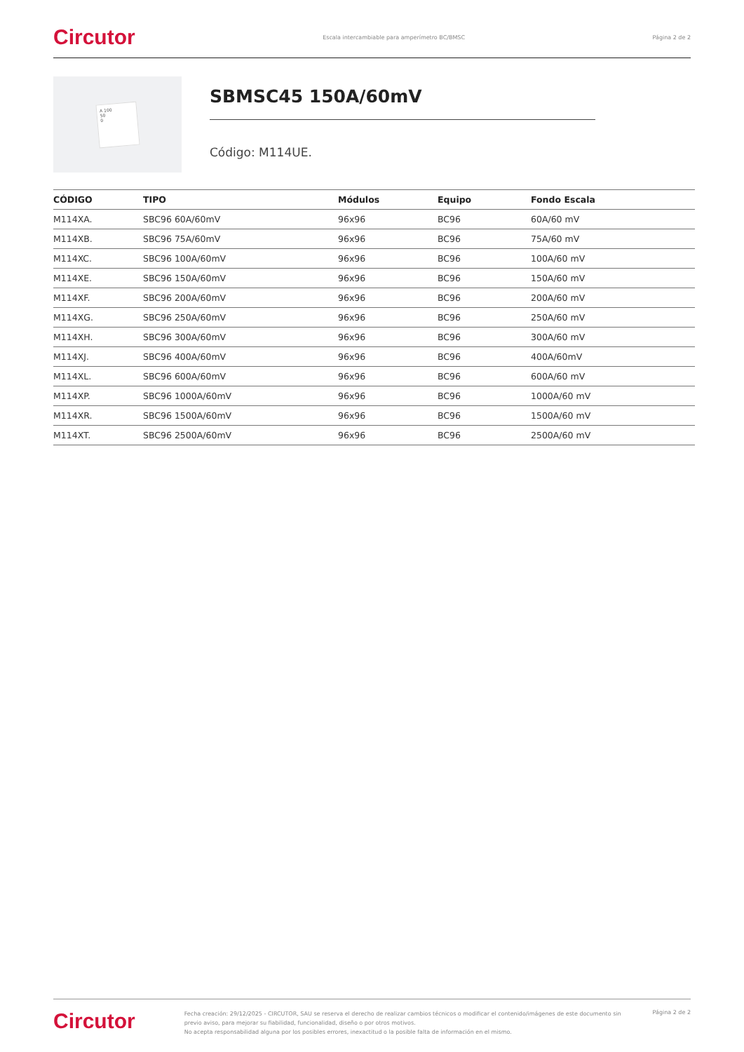Circutor Escala intercambiable para amperímetro BC/BMSC Página 2 de 2
A 100
50
0
SBMSC45 150A/60mV
Código: M114UE.
| CÓDIGO | TIPO | Módulos | Equipo | Fondo Escala |
| --- | --- | --- | --- | --- |
| M114XA. | SBC96 60A/60mV | 96x96 | BC96 | 60A/60 mV |
| M114XB. | SBC96 75A/60mV | 96x96 | BC96 | 75A/60 mV |
| M114XC. | SBC96 100A/60mV | 96x96 | BC96 | 100A/60 mV |
| M114XE. | SBC96 150A/60mV | 96x96 | BC96 | 150A/60 mV |
| M114XF. | SBC96 200A/60mV | 96x96 | BC96 | 200A/60 mV |
| M114XG. | SBC96 250A/60mV | 96x96 | BC96 | 250A/60 mV |
| M114XH. | SBC96 300A/60mV | 96x96 | BC96 | 300A/60 mV |
| M114XJ. | SBC96 400A/60mV | 96x96 | BC96 | 400A/60mV |
| M114XL. | SBC96 600A/60mV | 96x96 | BC96 | 600A/60 mV |
| M114XP. | SBC96 1000A/60mV | 96x96 | BC96 | 1000A/60 mV |
| M114XR. | SBC96 1500A/60mV | 96x96 | BC96 | 1500A/60 mV |
| M114XT. | SBC96 2500A/60mV | 96x96 | BC96 | 2500A/60 mV |
Circutor
Fecha creación: 29/12/2025 - CIRCUTOR, SAU se reserva el derecho de realizar cambios técnicos o modificar el contenido/imágenes de este documento sin previo aviso, para mejorar su fiabilidad, funcionalidad, diseño o por otros motivos.
No acepta responsabilidad alguna por los posibles errores, inexactitud o la posible falta de información en el mismo.
Página 2 de 2